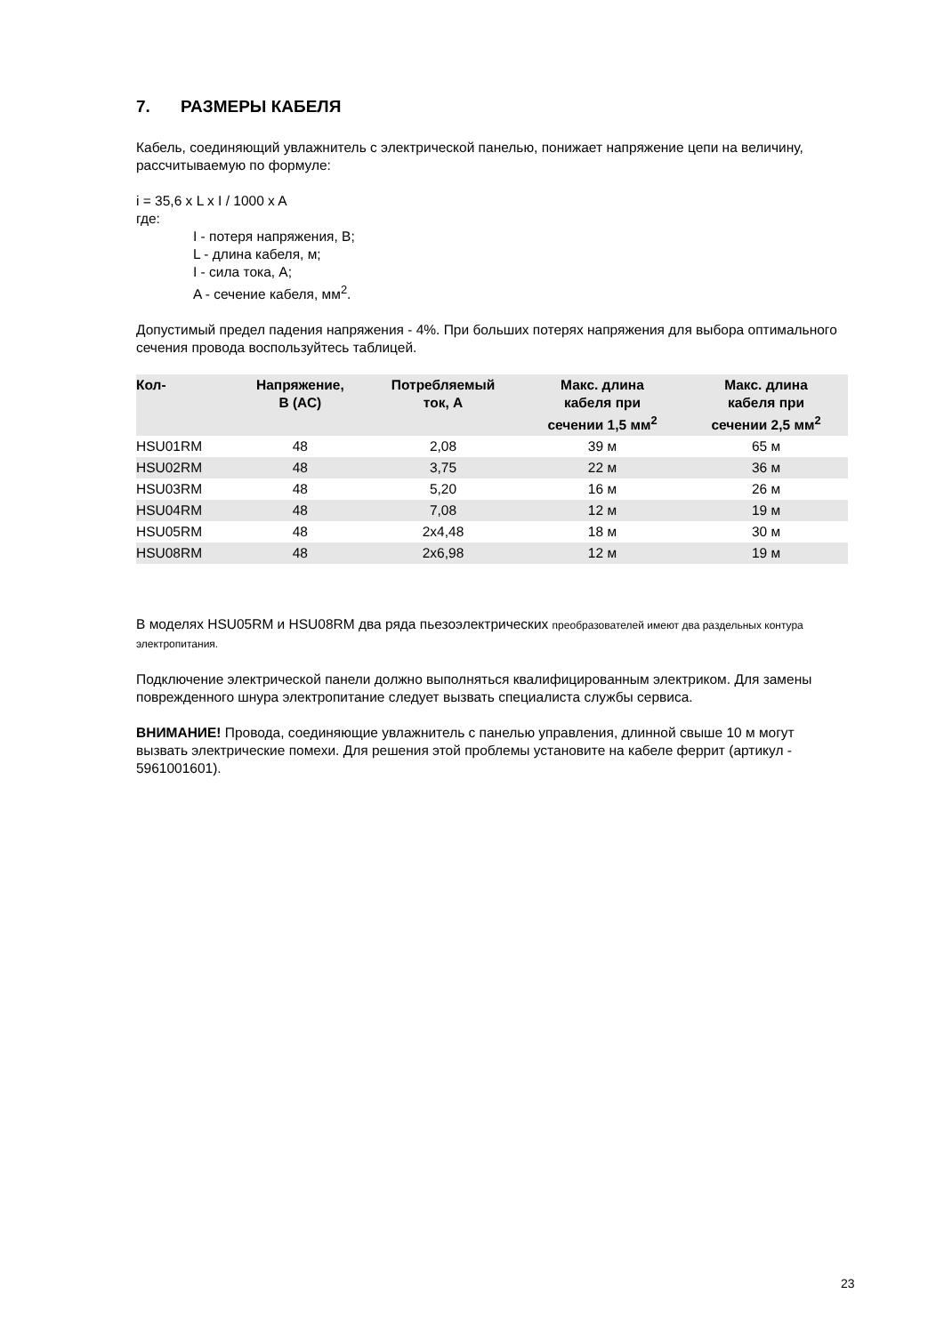7. РАЗМЕРЫ КАБЕЛЯ
Кабель, соединяющий увлажнитель с электрической панелью, понижает напряжение цепи на величину, рассчитываемую по формуле:
i = 35,6 x L x I / 1000 x A
где:
I - потеря напряжения, В;
L - длина кабеля, м;
I - сила тока, А;
A - сечение кабеля, мм<sup>2</sup>.
Допустимый предел падения напряжения - 4%. При больших потерях напряжения для выбора оптимального сечения провода воспользуйтесь таблицей.
| Кол- | Напряжение, В (АС) | Потребляемый ток, А | Макс. длина кабеля при сечении 1,5 мм<sup>2</sup> | Макс. длина кабеля при сечении 2,5 мм<sup>2</sup> |
| --- | --- | --- | --- | --- |
| HSU01RM | 48 | 2,08 | 39 м | 65 м |
| HSU02RM | 48 | 3,75 | 22 м | 36 м |
| HSU03RM | 48 | 5,20 | 16 м | 26 м |
| HSU04RM | 48 | 7,08 | 12 м | 19 м |
| HSU05RM | 48 | 2x4,48 | 18 м | 30 м |
| HSU08RM | 48 | 2x6,98 | 12 м | 19 м |
В моделях HSU05RM и HSU08RM два ряда пьезоэлектрических преобразователей имеют два раздельных контура электропитания.
Подключение электрической панели должно выполняться квалифицированным электриком. Для замены поврежденного шнура электропитание следует вызвать специалиста службы сервиса.
ВНИМАНИЕ! Провода, соединяющие увлажнитель с панелью управления, длинной свыше 10 м могут вызвать электрические помехи. Для решения этой проблемы установите на кабеле феррит (артикул - 5961001601).
23